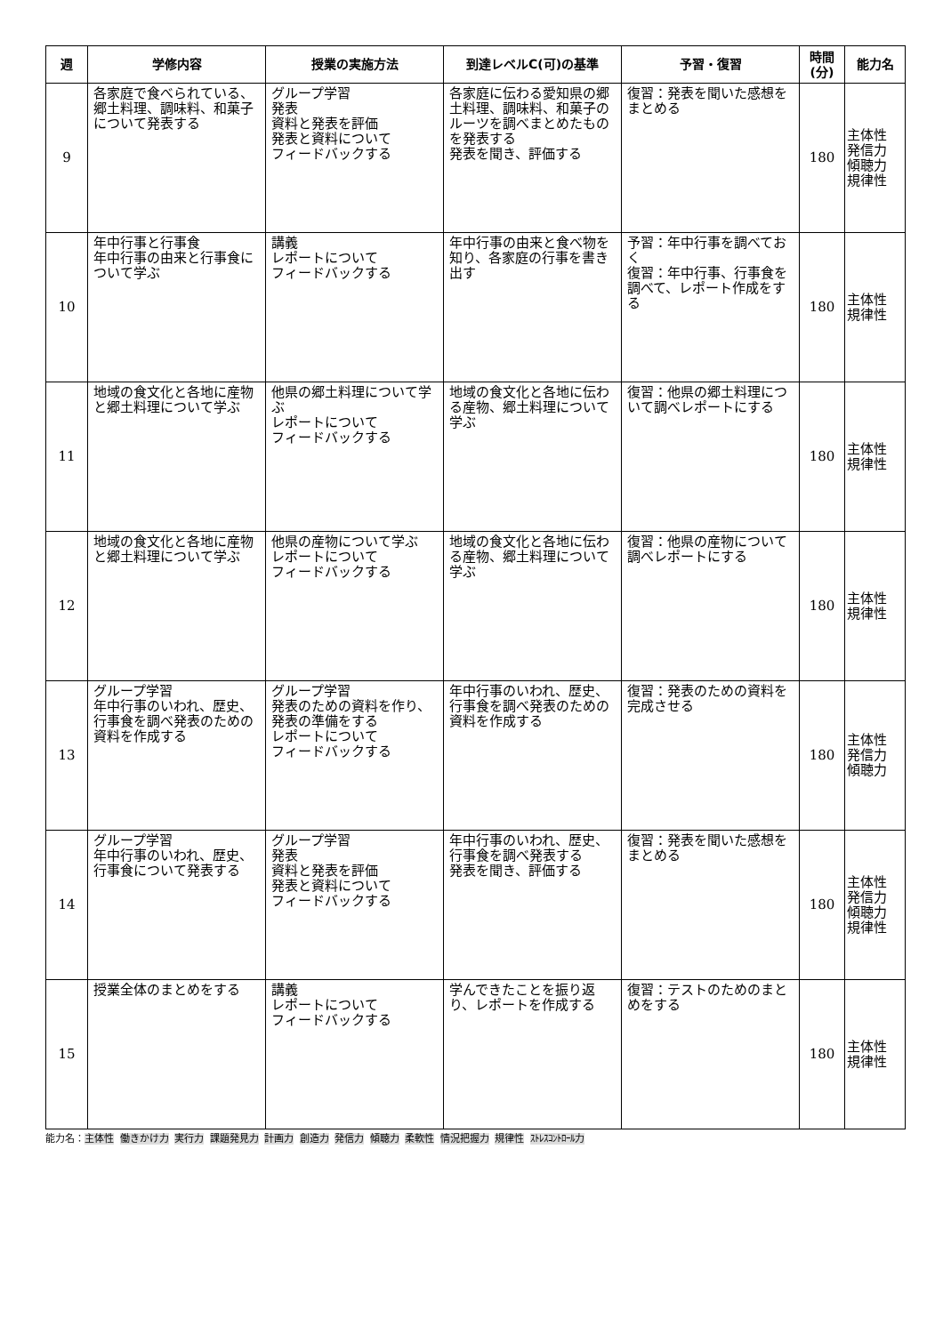| 週 | 学修内容 | 授業の実施方法 | 到達レベルC(可)の基準 | 予習・復習 | 時間 (分) | 能力名 |
| --- | --- | --- | --- | --- | --- | --- |
| 9 | 各家庭で食べられている、郷土料理、調味料、和菓子について発表する | グループ学習 発表 資料と発表を評価 発表と資料について フィードバックする | 各家庭に伝わる愛知県の郷土料理、調味料、和菓子のルーツを調べまとめたものを発表する 発表を聞き、評価する | 復習：発表を聞いた感想をまとめる | 180 | 主体性 発信力 傾聴力 規律性 |
| 10 | 年中行事と行事食 年中行事の由来と行事食について学ぶ | 講義 レポートについて フィードバックする | 年中行事の由来と食べ物を知り、各家庭の行事を書き出す | 予習：年中行事を調べておく 復習：年中行事、行事食を調べて、レポート作成をする | 180 | 主体性 規律性 |
| 11 | 地域の食文化と各地に産物と郷土料理について学ぶ | 他県の郷土料理について学ぶ レポートについて フィードバックする | 地域の食文化と各地に伝わる産物、郷土料理について学ぶ | 復習：他県の郷土料理について調べレポートにする | 180 | 主体性 規律性 |
| 12 | 地域の食文化と各地に産物と郷土料理について学ぶ | 他県の産物について学ぶ レポートについて フィードバックする | 地域の食文化と各地に伝わる産物、郷土料理について学ぶ | 復習：他県の産物について調べレポートにする | 180 | 主体性 規律性 |
| 13 | グループ学習 年中行事のいわれ、歴史、行事食を調べ発表のための資料を作成する | グループ学習 発表のための資料を作り、発表の準備をする レポートについて フィードバックする | 年中行事のいわれ、歴史、行事食を調べ発表のための資料を作成する | 復習：発表のための資料を完成させる | 180 | 主体性 発信力 傾聴力 |
| 14 | グループ学習 年中行事のいわれ、歴史、行事食について発表する | グループ学習 発表 資料と発表を評価 発表と資料について フィードバックする | 年中行事のいわれ、歴史、行事食を調べ発表する 発表を聞き、評価する | 復習：発表を聞いた感想をまとめる | 180 | 主体性 発信力 傾聴力 規律性 |
| 15 | 授業全体のまとめをする | 講義 レポートについて フィードバックする | 学んできたことを振り返り、レポートを作成する | 復習：テストのためのまとめをする | 180 | 主体性 規律性 |
能力名：主体性 働きかけ力 実行力 課題発見力 計画力 創造力 発信力 傾聴力 柔軟性 情況把握力 規律性 ｽﾄﾚｽｺﾝﾄﾛｰﾙ力